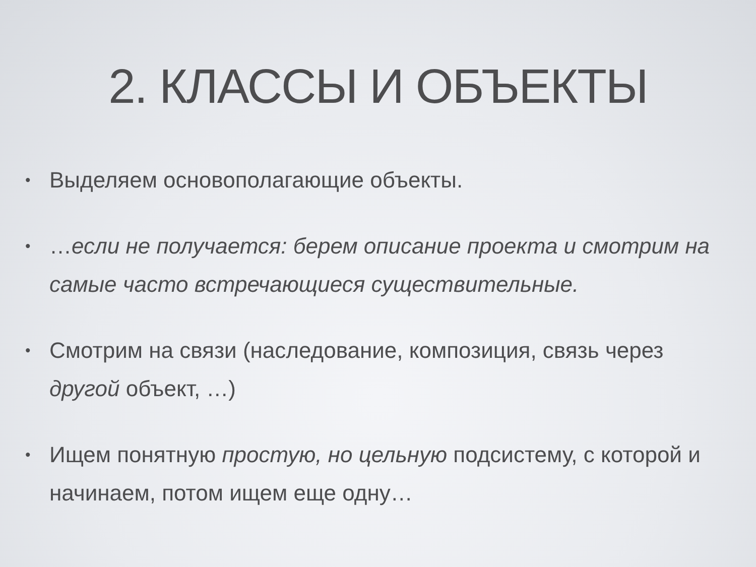2. КЛАССЫ И ОБЪЕКТЫ
• Выделяем основополагающие объекты.
• …если не получается: берем описание проекта и смотрим на самые часто встречающиеся существительные.
• Смотрим на связи (наследование, композиция, связь через другой объект, …)
• Ищем понятную простую, но цельную подсистему, с которой и начинаем, потом ищем еще одну…